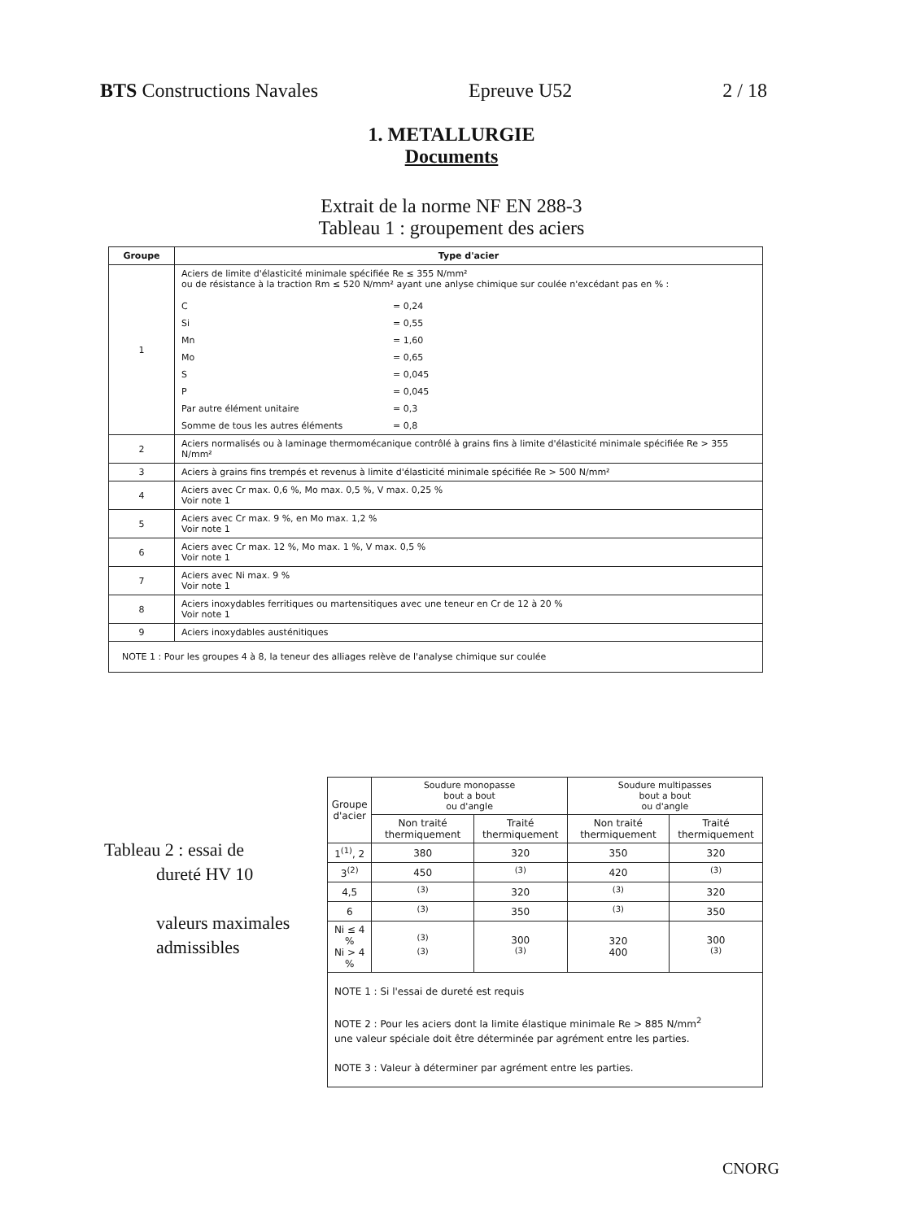BTS Constructions Navales Epreuve U52 2 / 18
1. METALLURGIE
Documents
Extrait de la norme NF EN 288-3
Tableau 1 : groupement des aciers
| Groupe | Type d'acier |
| --- | --- |
| 1 | Aciers de limite d'élasticité minimale spécifiée Re ≤ 355 N/mm² ou de résistance à la traction Rm ≤ 520 N/mm² ayant une anlyse chimique sur coulée n'excédant pas en % : C = 0,24 Si = 0,55 Mn = 1,60 Mo = 0,65 S = 0,045 P = 0,045 Par autre élément unitaire = 0,3 Somme de tous les autres éléments = 0,8 |
| 2 | Aciers normalisés ou à laminage thermomécanique contrôlé à grains fins à limite d'élasticité minimale spécifiée Re > 355 N/mm² |
| 3 | Aciers à grains fins trempés et revenus à limite d'élasticité minimale spécifiée Re > 500 N/mm² |
| 4 | Aciers avec Cr max. 0,6 %, Mo max. 0,5 %, V max. 0,25 % Voir note 1 |
| 5 | Aciers avec Cr max. 9 %, en Mo max. 1,2 % Voir note 1 |
| 6 | Aciers avec Cr max. 12 %, Mo max. 1 %, V max. 0,5 % Voir note 1 |
| 7 | Aciers avec Ni max. 9 % Voir note 1 |
| 8 | Aciers inoxydables ferritiques ou martensitiques avec une teneur en Cr de 12 à 20 % Voir note 1 |
| 9 | Aciers inoxydables austénitiques |
| NOTE 1 : Pour les groupes 4 à 8, la teneur des alliages relève de l'analyse chimique sur coulée | |
Tableau 2 : essai de
dureté HV 10
valeurs maximales
admissibles
| Groupe d'acier | Soudure monopasse bout a bout ou d'angle | | Soudure multipasses bout a bout ou d'angle | |
| --- | --- | --- | --- | --- |
| | Non traité thermiquement | Traité thermiquement | Non traité thermiquement | Traité thermiquement |
| 1<sup>(1)</sup>, 2 | 380 | 320 | 350 | 320 |
| 3<sup>(2)</sup> | 450 | <sup>(3)</sup> | 420 | <sup>(3)</sup> |
| 4,5 | <sup>(3)</sup> | 320 | <sup>(3)</sup> | 320 |
| 6 | <sup>(3)</sup> | 350 | <sup>(3)</sup> | 350 |
| Ni ≤ 4 % Ni > 4 % | <sup>(3)</sup> <sup>(3)</sup> | 300 <sup>(3)</sup> | 320 400 | 300 <sup>(3)</sup> |
| NOTE 1 : Si l'essai de dureté est requis NOTE 2 : Pour les aciers dont la limite élastique minimale Re > 885 N/mm<sup>2</sup> une valeur spéciale doit être déterminée par agrément entre les parties. NOTE 3 : Valeur à déterminer par agrément entre les parties. | | | | |
CNORG